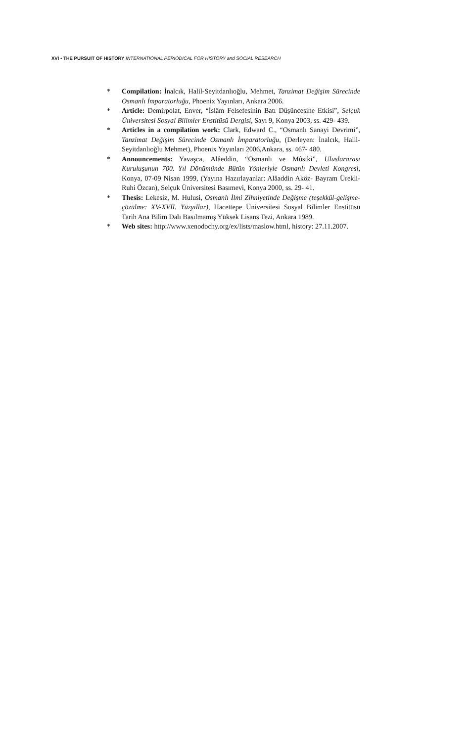XVI • THE PURSUIT OF HISTORY INTERNATIONAL PERIODICAL FOR HISTORY and SOCIAL RESEARCH
* Compilation: İnalcık, Halil-Seyitdanlıoğlu, Mehmet, Tanzimat Değişim Sürecinde Osmanlı İmparatorluğu, Phoenix Yayınları, Ankara 2006.
* Article: Demirpolat, Enver, “İslâm Felsefesinin Batı Düşüncesine Etkisi”, Selçuk Üniversitesi Sosyal Bilimler Enstitüsü Dergisi, Sayı 9, Konya 2003, ss. 429- 439.
* Articles in a compilation work: Clark, Edward C., “Osmanlı Sanayi Devrimi”, Tanzimat Değişim Sürecinde Osmanlı İmparatorluğu, (Derleyen: İnalcık, Halil-Seyitdanlıoğlu Mehmet), Phoenix Yayınları 2006,Ankara, ss. 467- 480.
* Announcements: Yavaşca, Alâeddin, “Osmanlı ve Mûsiki”, Uluslararası Kuruluşunun 700. Yıl Dönümünde Bütün Yönleriyle Osmanlı Devleti Kongresi, Konya, 07-09 Nisan 1999, (Yayına Hazırlayanlar: Alâaddin Aköz- Bayram Ürekli-Ruhi Özcan), Selçuk Üniversitesi Basımevi, Konya 2000, ss. 29- 41.
* Thesis: Lekesiz, M. Hulusi, Osmanlı İlmi Zihniyetinde Değişme (teşekkül-gelişme-çözülme: XV-XVII. Yüzyıllar), Hacettepe Üniversitesi Sosyal Bilimler Enstitüsü Tarih Ana Bilim Dalı Basılmamış Yüksek Lisans Tezi, Ankara 1989.
* Web sites: http://www.xenodochy.org/ex/lists/maslow.html, history: 27.11.2007.